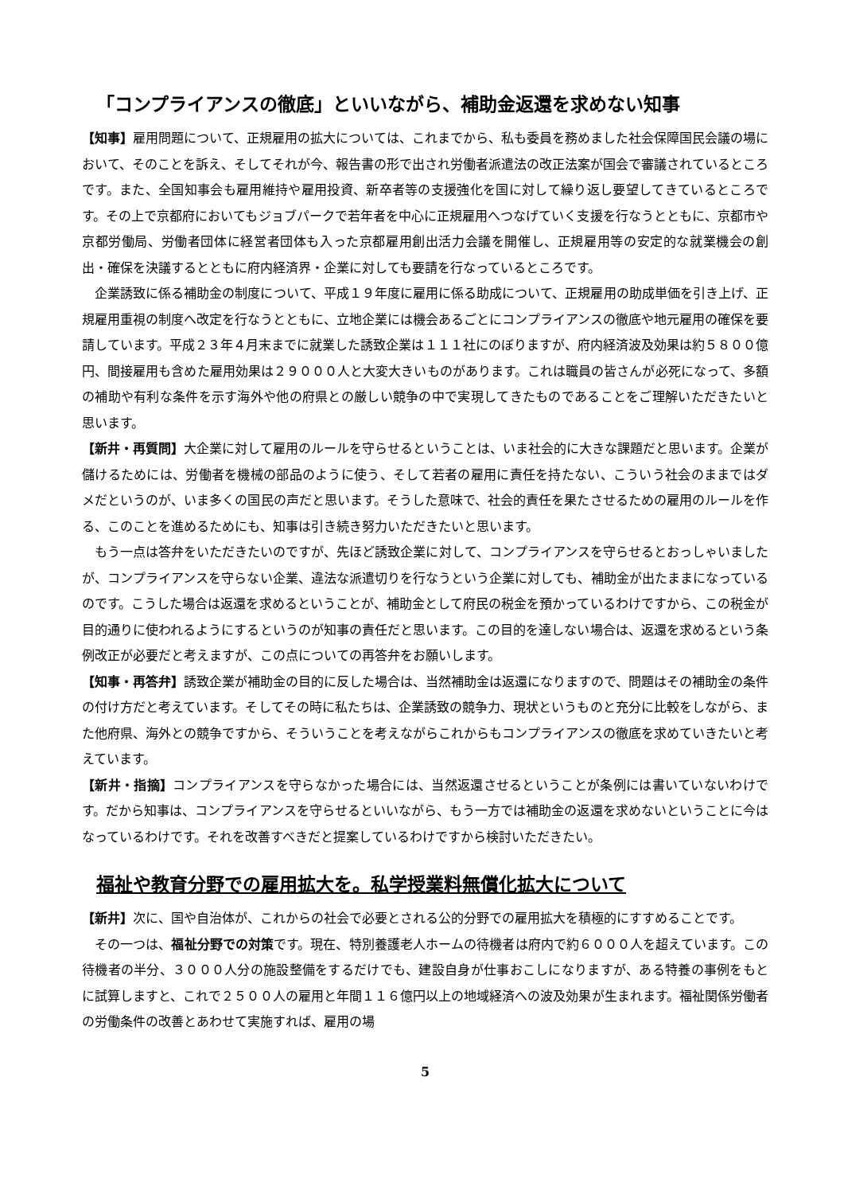「コンプライアンスの徹底」といいながら、補助金返還を求めない知事
【知事】雇用問題について、正規雇用の拡大については、これまでから、私も委員を務めました社会保障国民会議の場において、そのことを訴え、そしてそれが今、報告書の形で出され労働者派遣法の改正法案が国会で審議されているところです。また、全国知事会も雇用維持や雇用投資、新卒者等の支援強化を国に対して繰り返し要望してきているところです。その上で京都府においてもジョブパークで若年者を中心に正規雇用へつなげていく支援を行なうとともに、京都市や京都労働局、労働者団体に経営者団体も入った京都雇用創出活力会議を開催し、正規雇用等の安定的な就業機会の創出・確保を決議するとともに府内経済界・企業に対しても要請を行なっているところです。
企業誘致に係る補助金の制度について、平成１９年度に雇用に係る助成について、正規雇用の助成単価を引き上げ、正規雇用重視の制度へ改定を行なうとともに、立地企業には機会あるごとにコンプライアンスの徹底や地元雇用の確保を要請しています。平成２３年４月末までに就業した誘致企業は１１１社にのぼりますが、府内経済波及効果は約５８００億円、間接雇用も含めた雇用効果は２９０００人と大変大きいものがあります。これは職員の皆さんが必死になって、多額の補助や有利な条件を示す海外や他の府県との厳しい競争の中で実現してきたものであることをご理解いただきたいと思います。
【新井・再質問】大企業に対して雇用のルールを守らせるということは、いま社会的に大きな課題だと思います。企業が儲けるためには、労働者を機械の部品のように使う、そして若者の雇用に責任を持たない、こういう社会のままではダメだというのが、いま多くの国民の声だと思います。そうした意味で、社会的責任を果たさせるための雇用のルールを作る、このことを進めるためにも、知事は引き続き努力いただきたいと思います。
もう一点は答弁をいただきたいのですが、先ほど誘致企業に対して、コンプライアンスを守らせるとおっしゃいましたが、コンプライアンスを守らない企業、違法な派遣切りを行なうという企業に対しても、補助金が出たままになっているのです。こうした場合は返還を求めるということが、補助金として府民の税金を預かっているわけですから、この税金が目的通りに使われるようにするというのが知事の責任だと思います。この目的を達しない場合は、返還を求めるという条例改正が必要だと考えますが、この点についての再答弁をお願いします。
【知事・再答弁】誘致企業が補助金の目的に反した場合は、当然補助金は返還になりますので、問題はその補助金の条件の付け方だと考えています。そしてその時に私たちは、企業誘致の競争力、現状というものと充分に比較をしながら、また他府県、海外との競争ですから、そういうことを考えながらこれからもコンプライアンスの徹底を求めていきたいと考えています。
【新井・指摘】コンプライアンスを守らなかった場合には、当然返還させるということが条例には書いていないわけです。だから知事は、コンプライアンスを守らせるといいながら、もう一方では補助金の返還を求めないということに今はなっているわけです。それを改善すべきだと提案しているわけですから検討いただきたい。
福祉や教育分野での雇用拡大を。私学授業料無償化拡大について
【新井】次に、国や自治体が、これからの社会で必要とされる公的分野での雇用拡大を積極的にすすめることです。
その一つは、福祉分野での対策です。現在、特別養護老人ホームの待機者は府内で約６０００人を超えています。この待機者の半分、３０００人分の施設整備をするだけでも、建設自身が仕事おこしになりますが、ある特養の事例をもとに試算しますと、これで２５００人の雇用と年間１１６億円以上の地域経済への波及効果が生まれます。福祉関係労働者の労働条件の改善とあわせて実施すれば、雇用の場
5